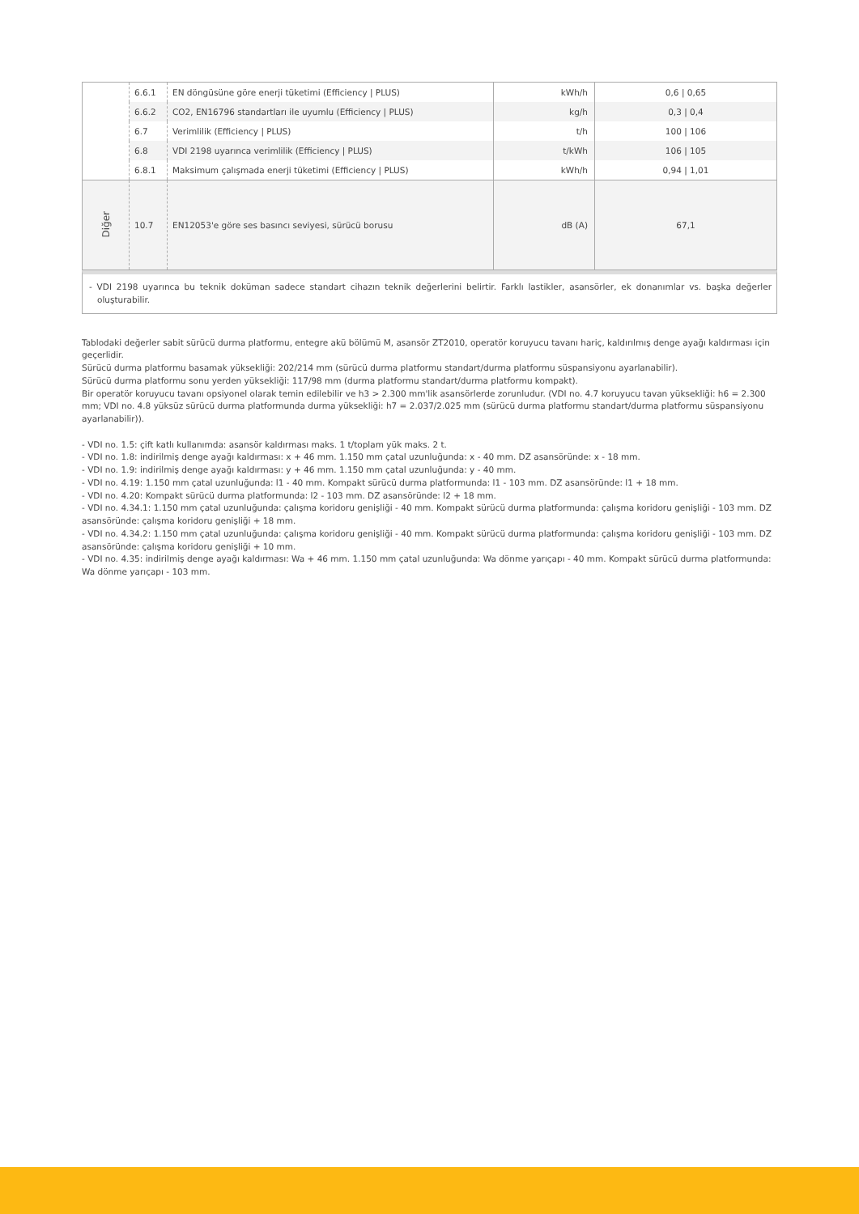| | 6.6.1 | EN döngüsüne göre enerji tüketimi (Efficiency / PLUS) | kWh/h | 0,6 / 0,65 |
| | 6.6.2 | CO2, EN16796 standartları ile uyumlu (Efficiency / PLUS) | kg/h | 0,3 / 0,4 |
| | 6.7 | Verimlilik (Efficiency / PLUS) | t/h | 100 / 106 |
| | 6.8 | VDI 2198 uyarınca verimlilik (Efficiency / PLUS) | t/kWh | 106 / 105 |
| | 6.8.1 | Maksimum çalışmada enerji tüketimi (Efficiency / PLUS) | kWh/h | 0,94 / 1,01 |
| Diğer | 10.7 | EN12053'e göre ses basıncı seviyesi, sürücü borusu | dB (A) | 67,1 |
- VDI 2198 uyarınca bu teknik doküman sadece standart cihazın teknik değerlerini belirtir. Farklı lastikler, asansörler, ek donanımlar vs. başka değerler oluşturabilir.
Tablodaki değerler sabit sürücü durma platformu, entegre akü bölümü M, asansör ZT2010, operatör koruyucu tavanı hariç, kaldırılmış denge ayağı kaldırması için geçerlidir.
Sürücü durma platformu basamak yüksekliği: 202/214 mm (sürücü durma platformu standart/durma platformu süspansiyonu ayarlanabilir).
Sürücü durma platformu sonu yerden yüksekliği: 117/98 mm (durma platformu standart/durma platformu kompakt).
Bir operatör koruyucu tavanı opsiyonel olarak temin edilebilir ve h3 > 2.300 mm'lik asansörlerde zorunludur. (VDI no. 4.7 koruyucu tavan yüksekliği: h6 = 2.300 mm; VDI no. 4.8 yüksüz sürücü durma platformunda durma yüksekliği: h7 = 2.037/2.025 mm (sürücü durma platformu standart/durma platformu süspansiyonu ayarlanabilir)).
- VDI no. 1.5: çift katlı kullanımda: asansör kaldırması maks. 1 t/toplam yük maks. 2 t.
- VDI no. 1.8: indirilmiş denge ayağı kaldırması: x + 46 mm. 1.150 mm çatal uzunluğunda: x - 40 mm. DZ asansöründe: x - 18 mm.
- VDI no. 1.9: indirilmiş denge ayağı kaldırması: y + 46 mm. 1.150 mm çatal uzunluğunda: y - 40 mm.
- VDI no. 4.19: 1.150 mm çatal uzunluğunda: l1 - 40 mm. Kompakt sürücü durma platformunda: l1 - 103 mm. DZ asansöründe: l1 + 18 mm.
- VDI no. 4.20: Kompakt sürücü durma platformunda: l2 - 103 mm. DZ asansöründe: l2 + 18 mm.
- VDI no. 4.34.1: 1.150 mm çatal uzunluğunda: çalışma koridoru genişliği - 40 mm. Kompakt sürücü durma platformunda: çalışma koridoru genişliği - 103 mm. DZ asansöründe: çalışma koridoru genişliği + 18 mm.
- VDI no. 4.34.2: 1.150 mm çatal uzunluğunda: çalışma koridoru genişliği - 40 mm. Kompakt sürücü durma platformunda: çalışma koridoru genişliği - 103 mm. DZ asansöründe: çalışma koridoru genişliği + 10 mm.
- VDI no. 4.35: indirilmiş denge ayağı kaldırması: Wa + 46 mm. 1.150 mm çatal uzunluğunda: Wa dönme yarıçapı - 40 mm. Kompakt sürücü durma platformunda: Wa dönme yarıçapı - 103 mm.